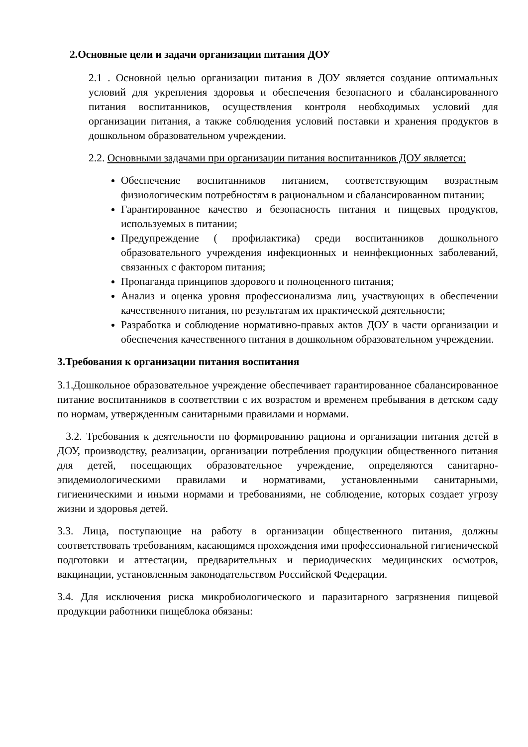2.Основные цели и задачи организации питания ДОУ
2.1 . Основной целью организации питания в ДОУ является создание оптимальных условий для укрепления здоровья и обеспечения безопасного и сбалансированного питания воспитанников, осуществления контроля необходимых условий для организации питания, а также соблюдения условий поставки и хранения продуктов в дошкольном образовательном учреждении.
2.2. Основными задачами при организации питания воспитанников ДОУ является:
Обеспечение воспитанников питанием, соответствующим возрастным физиологическим потребностям в рациональном и сбалансированном питании;
Гарантированное качество и безопасность питания и пищевых продуктов, используемых в питании;
Предупреждение ( профилактика) среди воспитанников дошкольного образовательного учреждения инфекционных и неинфекционных заболеваний, связанных с фактором питания;
Пропаганда принципов здорового и полноценного питания;
Анализ и оценка уровня профессионализма лиц, участвующих в обеспечении качественного питания, по результатам их практической деятельности;
Разработка и соблюдение нормативно-правых актов ДОУ в части организации и обеспечения качественного питания в дошкольном образовательном учреждении.
3.Требования к организации питания воспитания
3.1.Дошкольное образовательное учреждение обеспечивает гарантированное сбалансированное питание воспитанников в соответствии с их возрастом и временем пребывания в детском саду по нормам, утвержденным санитарными правилами и нормами.
3.2. Требования к деятельности по формированию рациона и организации питания детей в ДОУ, производству, реализации, организации потребления продукции общественного питания для детей, посещающих образовательное учреждение, определяются санитарно- эпидемиологическими правилами и нормативами, установленными санитарными, гигиеническими и иными нормами и требованиями, не соблюдение, которых создает угрозу жизни и здоровья детей.
3.3. Лица, поступающие на работу в организации общественного питания, должны соответствовать требованиям, касающимся прохождения ими профессиональной гигиенической подготовки и аттестации, предварительных и периодических медицинских осмотров, вакцинации, установленным законодательством Российской Федерации.
3.4. Для исключения риска микробиологического и паразитарного загрязнения пищевой продукции работники пищеблока обязаны: